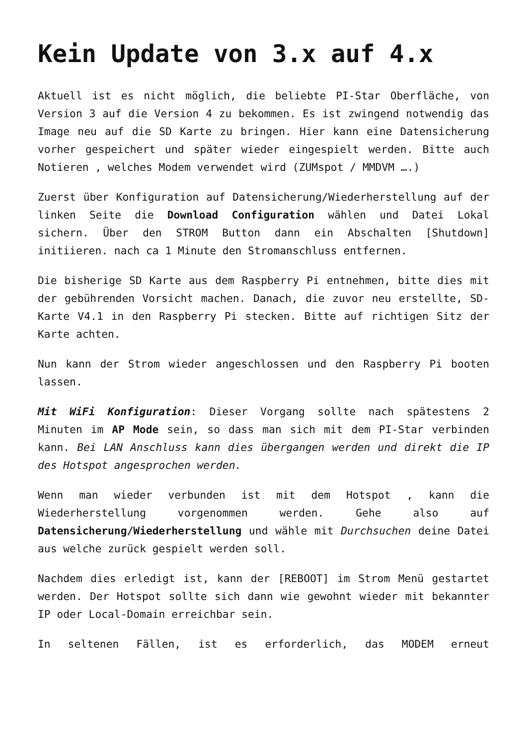Kein Update von 3.x auf 4.x
Aktuell ist es nicht möglich, die beliebte PI-Star Oberfläche, von Version 3 auf die Version 4 zu bekommen. Es ist zwingend notwendig das Image neu auf die SD Karte zu bringen. Hier kann eine Datensicherung vorher gespeichert und später wieder eingespielt werden. Bitte auch Notieren , welches Modem verwendet wird (ZUMspot / MMDVM ….)
Zuerst über Konfiguration auf Datensicherung/Wiederherstellung auf der linken Seite die Download Configuration wählen und Datei Lokal sichern. Über den STROM Button dann ein Abschalten [Shutdown] initiieren. nach ca 1 Minute den Stromanschluss entfernen.
Die bisherige SD Karte aus dem Raspberry Pi entnehmen, bitte dies mit der gebührenden Vorsicht machen. Danach, die zuvor neu erstellte, SD-Karte V4.1 in den Raspberry Pi stecken. Bitte auf richtigen Sitz der Karte achten.
Nun kann der Strom wieder angeschlossen und den Raspberry Pi booten lassen.
Mit WiFi Konfiguration: Dieser Vorgang sollte nach spätestens 2 Minuten im AP Mode sein, so dass man sich mit dem PI-Star verbinden kann. Bei LAN Anschluss kann dies übergangen werden und direkt die IP des Hotspot angesprochen werden.
Wenn man wieder verbunden ist mit dem Hotspot , kann die Wiederherstellung vorgenommen werden. Gehe also auf Datensicherung/Wiederherstellung und wähle mit Durchsuchen deine Datei aus welche zurück gespielt werden soll.
Nachdem dies erledigt ist, kann der [REBOOT] im Strom Menü gestartet werden. Der Hotspot sollte sich dann wie gewohnt wieder mit bekannter IP oder Local-Domain erreichbar sein.
In seltenen Fällen, ist es erforderlich, das MODEM erneut